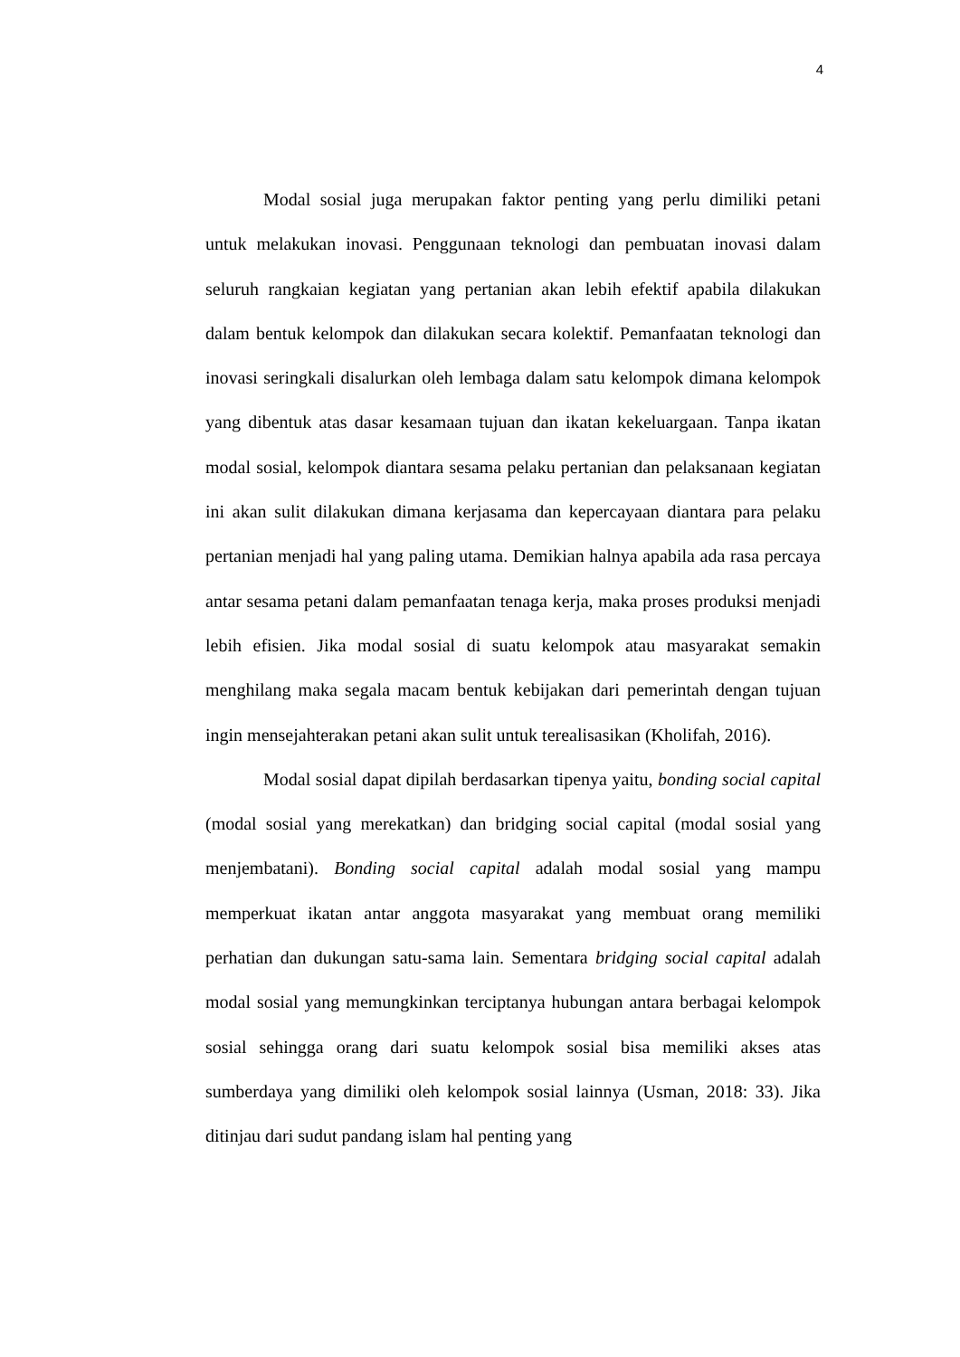4
Modal sosial juga merupakan faktor penting yang perlu dimiliki petani untuk melakukan inovasi. Penggunaan teknologi dan pembuatan inovasi dalam seluruh rangkaian kegiatan yang pertanian akan lebih efektif apabila dilakukan dalam bentuk kelompok dan dilakukan secara kolektif. Pemanfaatan teknologi dan inovasi seringkali disalurkan oleh lembaga dalam satu kelompok dimana kelompok yang dibentuk atas dasar kesamaan tujuan dan ikatan kekeluargaan. Tanpa ikatan modal sosial, kelompok diantara sesama pelaku pertanian dan pelaksanaan kegiatan ini akan sulit dilakukan dimana kerjasama dan kepercayaan diantara para pelaku pertanian menjadi hal yang paling utama. Demikian halnya apabila ada rasa percaya antar sesama petani dalam pemanfaatan tenaga kerja, maka proses produksi menjadi lebih efisien. Jika modal sosial di suatu kelompok atau masyarakat semakin menghilang maka segala macam bentuk kebijakan dari pemerintah dengan tujuan ingin mensejahterakan petani akan sulit untuk terealisasikan (Kholifah, 2016).
Modal sosial dapat dipilah berdasarkan tipenya yaitu, bonding social capital (modal sosial yang merekatkan) dan bridging social capital (modal sosial yang menjembatani). Bonding social capital adalah modal sosial yang mampu memperkuat ikatan antar anggota masyarakat yang membuat orang memiliki perhatian dan dukungan satu-sama lain. Sementara bridging social capital adalah modal sosial yang memungkinkan terciptanya hubungan antara berbagai kelompok sosial sehingga orang dari suatu kelompok sosial bisa memiliki akses atas sumberdaya yang dimiliki oleh kelompok sosial lainnya (Usman, 2018: 33). Jika ditinjau dari sudut pandang islam hal penting yang